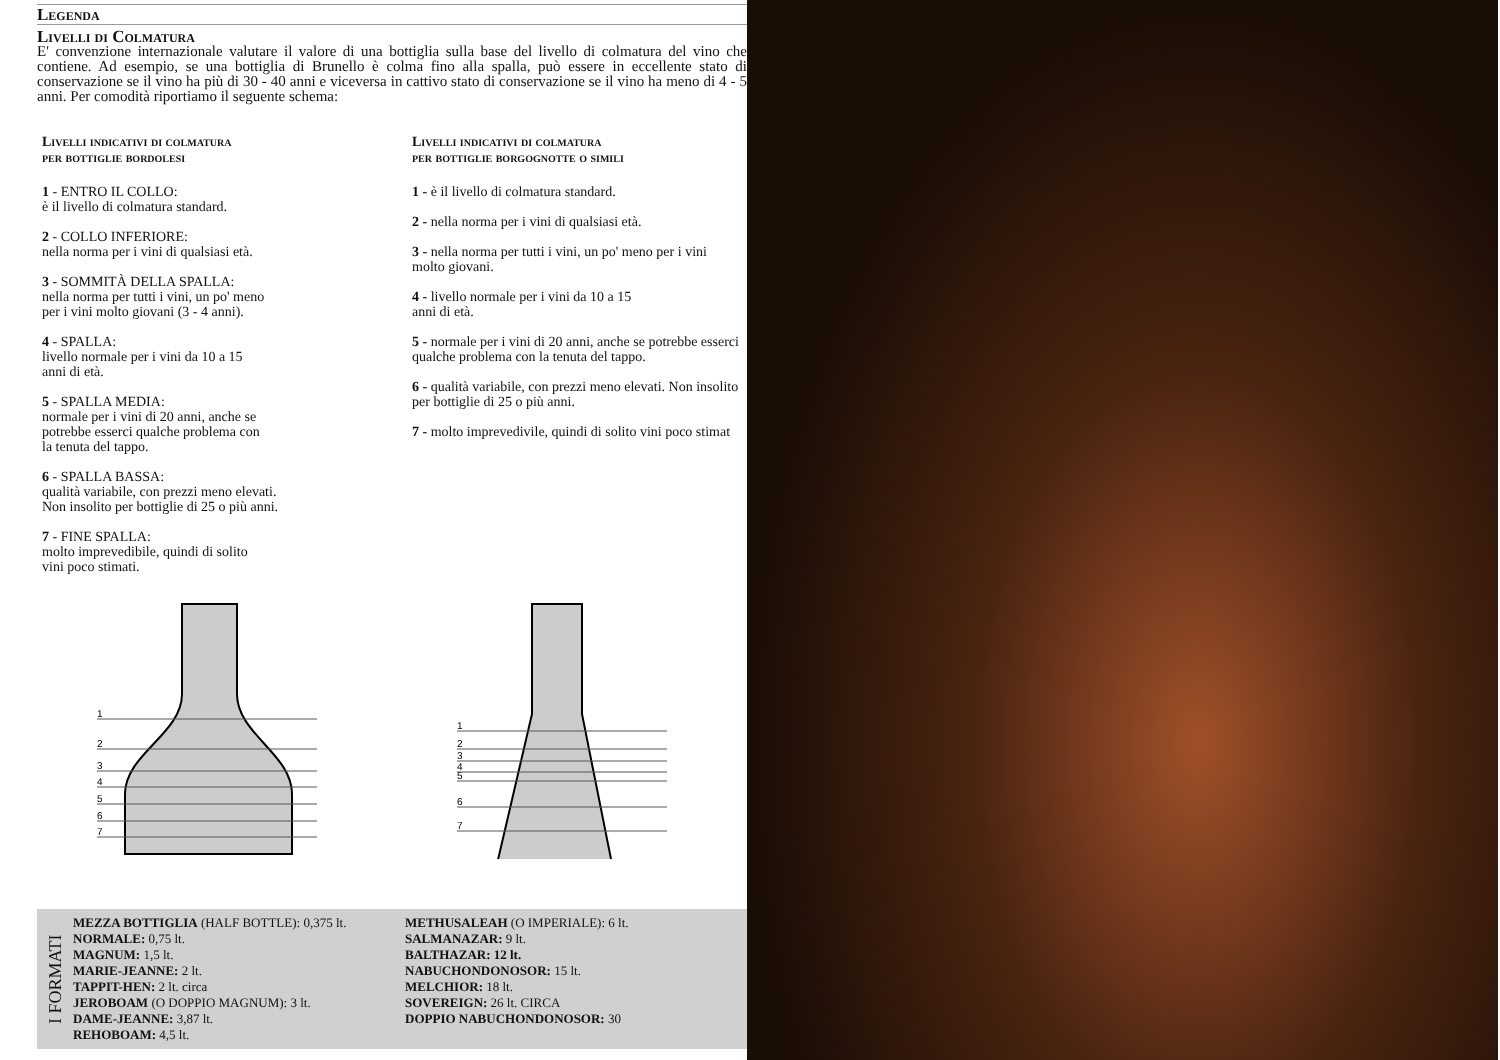Legenda
Livelli di Colmatura
E' convenzione internazionale valutare il valore di una bottiglia sulla base del livello di colmatura del vino che contiene. Ad esempio, se una bottiglia di Brunello è colma fino alla spalla, può essere in eccellente stato di conservazione se il vino ha più di 30 - 40 anni e viceversa in cattivo stato di conservazione se il vino ha meno di 4 - 5 anni. Per comodità riportiamo il seguente schema:
Livelli indicativi di colmatura
per bottiglie bordolesi
1 - ENTRO IL COLLO:
è il livello di colmatura standard.
2 - COLLO INFERIORE:
nella norma per i vini di qualsiasi età.
3 - SOMMITÀ DELLA SPALLA:
nella norma per tutti i vini, un po' meno
per i vini molto giovani (3 - 4 anni).
4 - SPALLA:
livello normale per i vini da 10 a 15
anni di età.
5 - SPALLA MEDIA:
normale per i vini di 20 anni, anche se
potrebbe esserci qualche problema con
la tenuta del tappo.
6 - SPALLA BASSA:
qualità variabile, con prezzi meno elevati.
Non insolito per bottiglie di 25 o più anni.
7 - FINE SPALLA:
molto imprevedibile, quindi di solito
vini poco stimati.
Livelli indicativi di colmatura
per bottiglie borgognotte o simili
1 - è il livello di colmatura standard.
2 - nella norma per i vini di qualsiasi età.
3 - nella norma per tutti i vini, un po' meno per i vini molto giovani.
4 - livello normale per i vini da 10 a 15
anni di età.
5 - normale per i vini di 20 anni, anche se potrebbe esserci qualche problema con la tenuta del tappo.
6 - qualità variabile, con prezzi meno elevati. Non insolito per bottiglie di 25 o più anni.
7 - molto imprevedivile, quindi di solito vini poco stimat
1
2
3
4
5
6
7
1
2
3
4
5
6
7
I FORMATI
MEZZA BOTTIGLIA (HALF BOTTLE): 0,375 lt.
NORMALE: 0,75 lt.
MAGNUM: 1,5 lt.
MARIE-JEANNE: 2 lt.
TAPPIT-HEN: 2 lt. circa
JEROBOAM (O DOPPIO MAGNUM): 3 lt.
DAME-JEANNE: 3,87 lt.
REHOBOAM: 4,5 lt.
METHUSALEAH (O IMPERIALE): 6 lt.
SALMANAZAR: 9 lt.
BALTHAZAR: 12 lt.
NABUCHONDONOSOR: 15 lt.
MELCHIOR: 18 lt.
SOVEREIGN: 26 lt. CIRCA
DOPPIO NABUCHONDONOSOR: 30